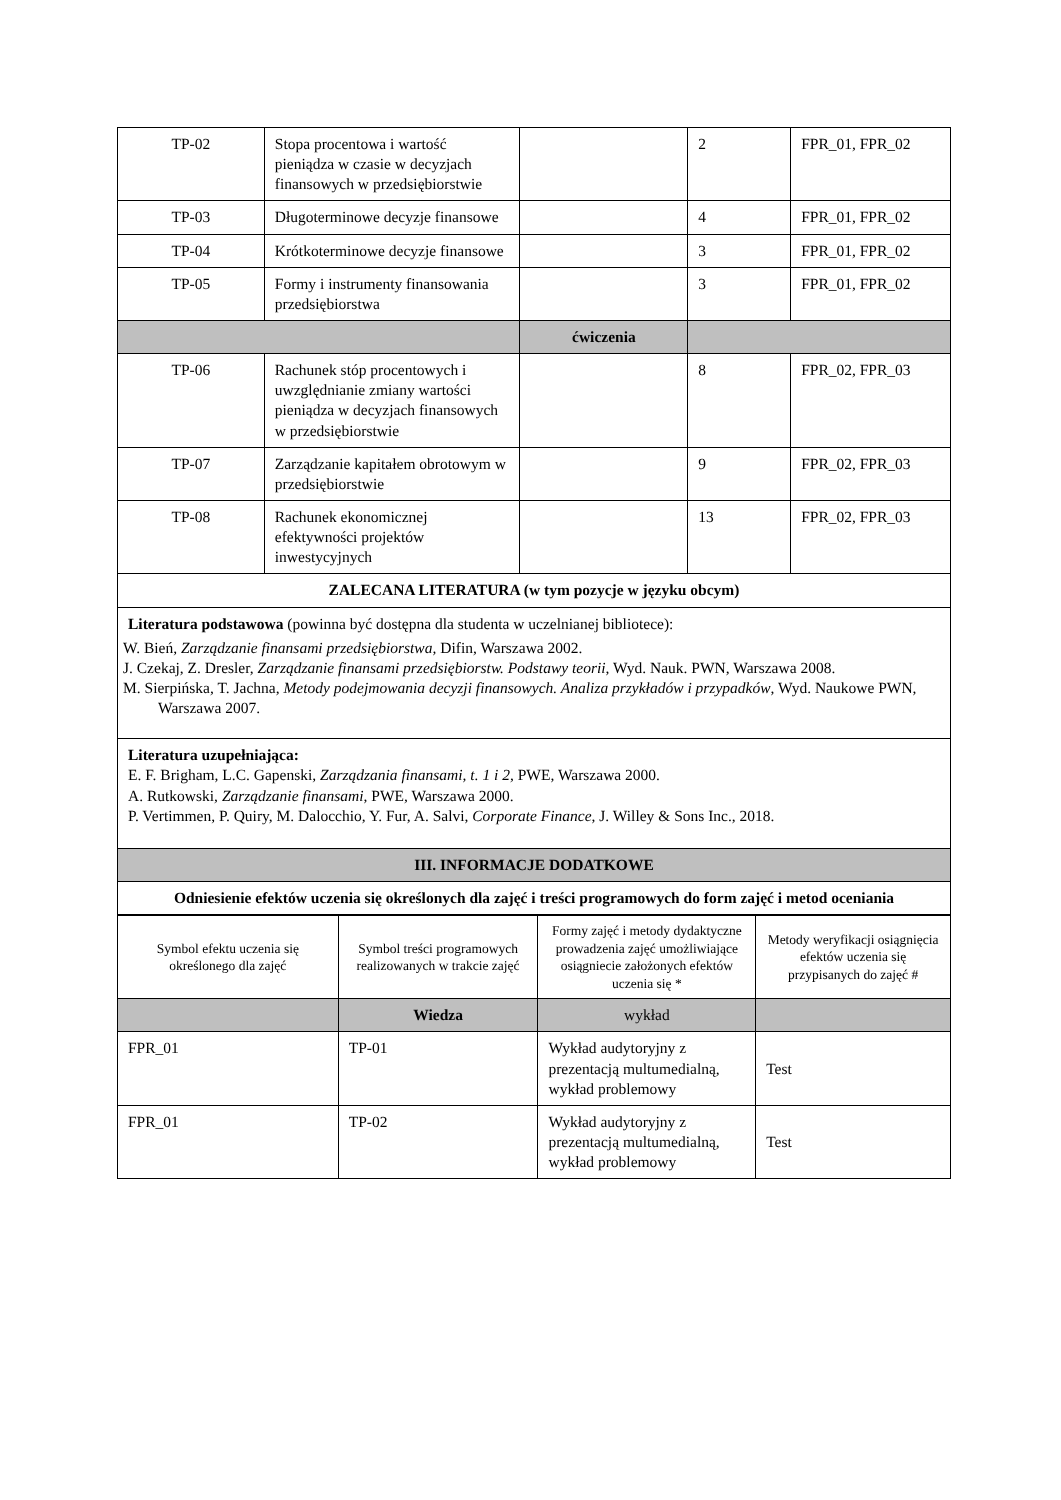| TP-02 | Stopa procentowa i wartość pieniądza w czasie w decyzjach finansowych w przedsiębiorstwie | | 2 | FPR_01, FPR_02 |
| TP-03 | Długoterminowe decyzje finansowe | | 4 | FPR_01, FPR_02 |
| TP-04 | Krótkoterminowe decyzje finansowe | | 3 | FPR_01, FPR_02 |
| TP-05 | Formy i instrumenty finansowania przedsiębiorstwa | | 3 | FPR_01, FPR_02 |
| | | ćwiczenia | | |
| TP-06 | Rachunek stóp procentowych i uwzględnianie zmiany wartości pieniądza w decyzjach finansowych w przedsiębiorstwie | | 8 | FPR_02, FPR_03 |
| TP-07 | Zarządzanie kapitałem obrotowym w przedsiębiorstwie | | 9 | FPR_02, FPR_03 |
| TP-08 | Rachunek ekonomicznej efektywności projektów inwestycyjnych | | 13 | FPR_02, FPR_03 |
| ZALECANA LITERATURA (w tym pozycje w języku obcym) | | | | |
| Literatura podstawowa (powinna być dostępna dla studenta w uczelnianej bibliotece): W. Bień, Zarządzanie finansami przedsiębiorstwa, Difin, Warszawa 2002. J. Czekaj, Z. Dresler, Zarządzanie finansami przedsiębiorstw. Podstawy teorii , Wyd. Nauk. PWN, Warszawa 2008. M. Sierpińska, T. Jachna, Metody podejmowania decyzji finansowych. Analiza przykładów i przypadków , Wyd. Naukowe PWN, Warszawa 2007. | | | | |
| Literatura uzupełniająca: E. F. Brigham, L.C. Gapenski, Zarządzania finansami, t. 1 i 2 , PWE, Warszawa 2000. A. Rutkowski, Zarządzanie finansami , PWE, Warszawa 2000. P. Vertimmen, P. Quiry, M. Dalocchio, Y. Fur, A. Salvi, Corporate Finance , J. Willey & Sons Inc., 2018. | | | | |
| III. INFORMACJE DODATKOWE | | | | |
| Odniesienie efektów uczenia się określonych dla zajęć i treści programowych do form zajęć i metod oceniania | | | | |
| Symbol efektu uczenia się określonego dla zajęć | Symbol treści programowych realizowanych w trakcie zajęć | Formy zajęć i metody dydaktyczne prowadzenia zajęć umożliwiające osiągniecie założonych efektów uczenia się * | Metody weryfikacji osiągnięcia efektów uczenia się przypisanych do zajęć # |
| --- | --- | --- | --- |
| | Wiedza | wykład | |
| FPR_01 | TP-01 | Wykład audytoryjny z prezentacją multumedialną, wykład problemowy | Test |
| FPR_01 | TP-02 | Wykład audytoryjny z prezentacją multumedialną, wykład problemowy | Test |